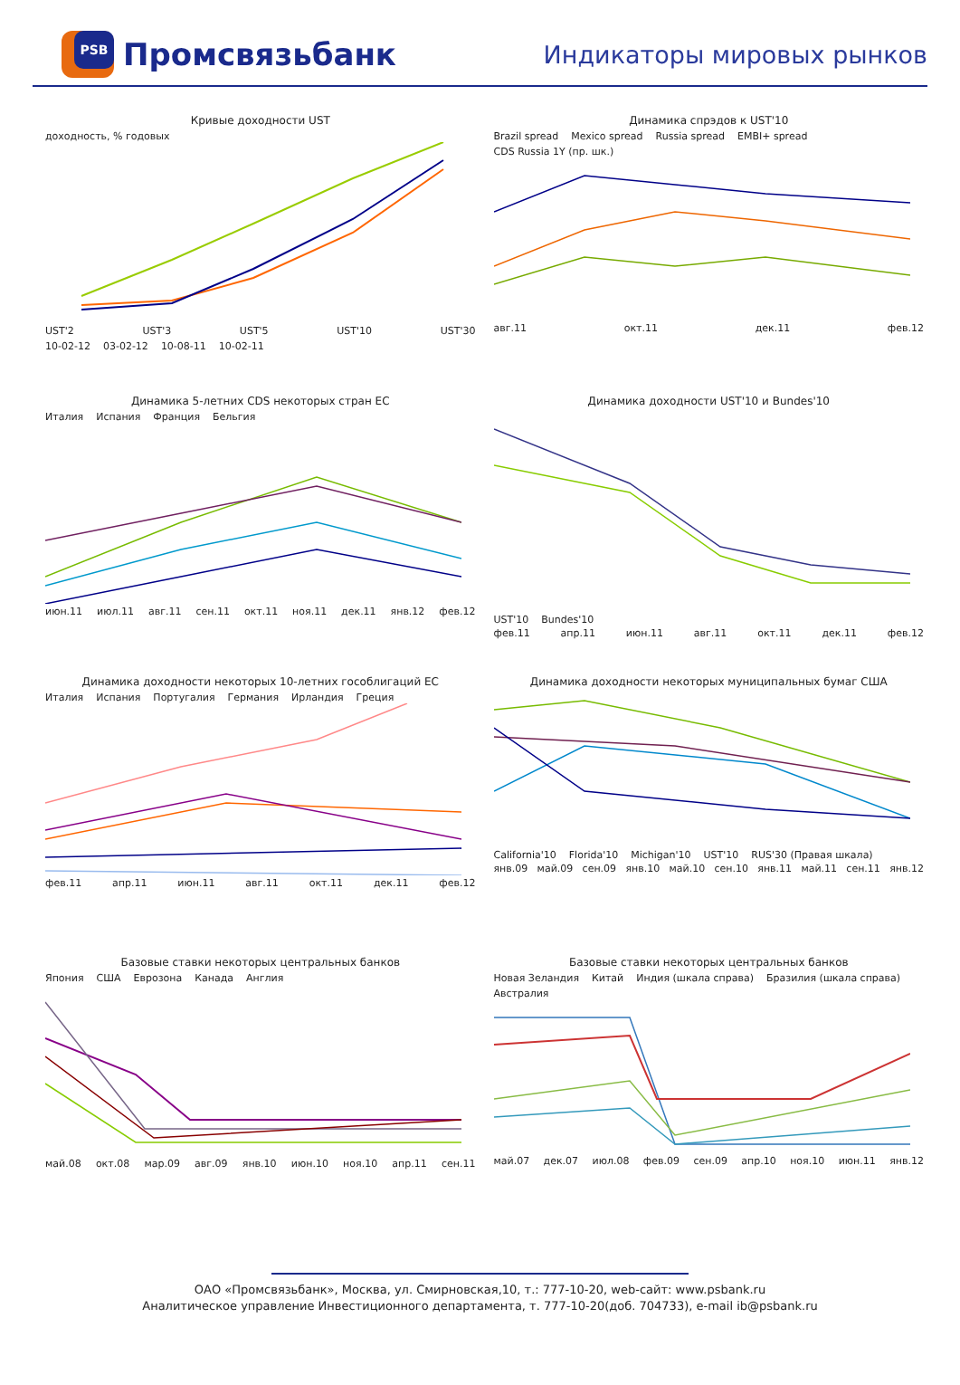PSB
Промсвязьбанк
Индикаторы мировых рынков
Кривые доходности UST
доходность, % годовых
UST'2 UST'3 UST'5 UST'10 UST'30
10-02-12 03-02-12 10-08-11 10-02-11
Динамика спрэдов к UST'10
Brazil spread Mexico spread Russia spread EMBI+ spread CDS Russia 1Y (пр. шк.)
авг.11 окт.11 дек.11 фев.12
Динамика 5-летних CDS некоторых стран ЕС
Италия Испания Франция Бельгия
июн.11 июл.11 авг.11 сен.11 окт.11 ноя.11 дек.11 янв.12 фев.12
Динамика доходности UST'10 и Bundes'10
UST'10 Bundes'10
фев.11 апр.11 июн.11 авг.11 окт.11 дек.11 фев.12
Динамика доходности некоторых 10-летних гособлигаций ЕС
Италия Испания Португалия Германия Ирландия Греция
фев.11 апр.11 июн.11 авг.11 окт.11 дек.11 фев.12
Динамика доходности некоторых муниципальных бумаг США
California'10 Florida'10 Michigan'10 UST'10 RUS'30 (Правая шкала)
янв.09 май.09 сен.09 янв.10 май.10 сен.10 янв.11 май.11 сен.11 янв.12
Базовые ставки некоторых центральных банков
Япония США Еврозона Канада Англия
май.08 окт.08 мар.09 авг.09 янв.10 июн.10 ноя.10 апр.11 сен.11
Базовые ставки некоторых центральных банков
Новая Зеландия Китай Индия (шкала справа) Бразилия (шкала справа) Австралия
май.07 дек.07 июл.08 фев.09 сен.09 апр.10 ноя.10 июн.11 янв.12
ОАО «Промсвязьбанк», Москва, ул. Смирновская,10, т.: 777-10-20, web-сайт: www.psbank.ru
Аналитическое управление Инвестиционного департамента, т. 777-10-20(доб. 704733), e-mail ib@psbank.ru